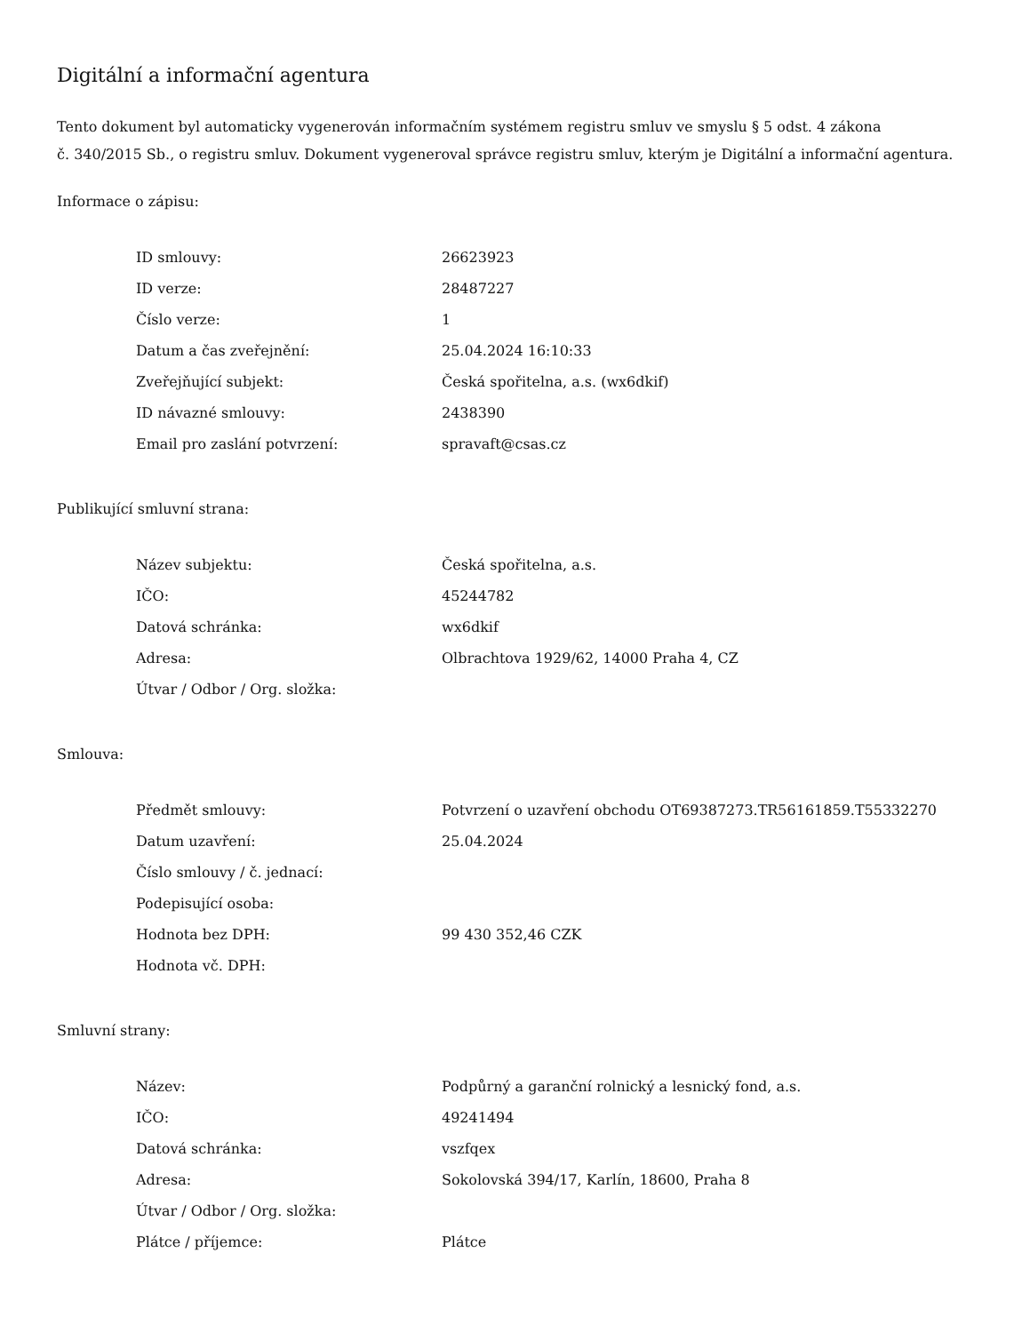Digitální a informační agentura
Tento dokument byl automaticky vygenerován informačním systémem registru smluv ve smyslu § 5 odst. 4 zákona
č. 340/2015 Sb., o registru smluv. Dokument vygeneroval správce registru smluv, kterým je Digitální a informační agentura.
Informace o zápisu:
| ID smlouvy: | 26623923 |
| ID verze: | 28487227 |
| Číslo verze: | 1 |
| Datum a čas zveřejnění: | 25.04.2024 16:10:33 |
| Zveřejňující subjekt: | Česká spořitelna, a.s. (wx6dkif) |
| ID návazné smlouvy: | 2438390 |
| Email pro zaslání potvrzení: | spravaft@csas.cz |
Publikující smluvní strana:
| Název subjektu: | Česká spořitelna, a.s. |
| IČO: | 45244782 |
| Datová schránka: | wx6dkif |
| Adresa: | Olbrachtova 1929/62, 14000 Praha 4, CZ |
| Útvar / Odbor / Org. složka: | |
Smlouva:
| Předmět smlouvy: | Potvrzení o uzavření obchodu OT69387273.TR56161859.T55332270 |
| Datum uzavření: | 25.04.2024 |
| Číslo smlouvy / č. jednací: | |
| Podepisující osoba: | |
| Hodnota bez DPH: | 99 430 352,46 CZK |
| Hodnota vč. DPH: | |
Smluvní strany:
| Název: | Podpůrný a garanční rolnický a lesnický fond, a.s. |
| IČO: | 49241494 |
| Datová schránka: | vszfqex |
| Adresa: | Sokolovská 394/17, Karlín, 18600, Praha 8 |
| Útvar / Odbor / Org. složka: | |
| Plátce / příjemce: | Plátce |